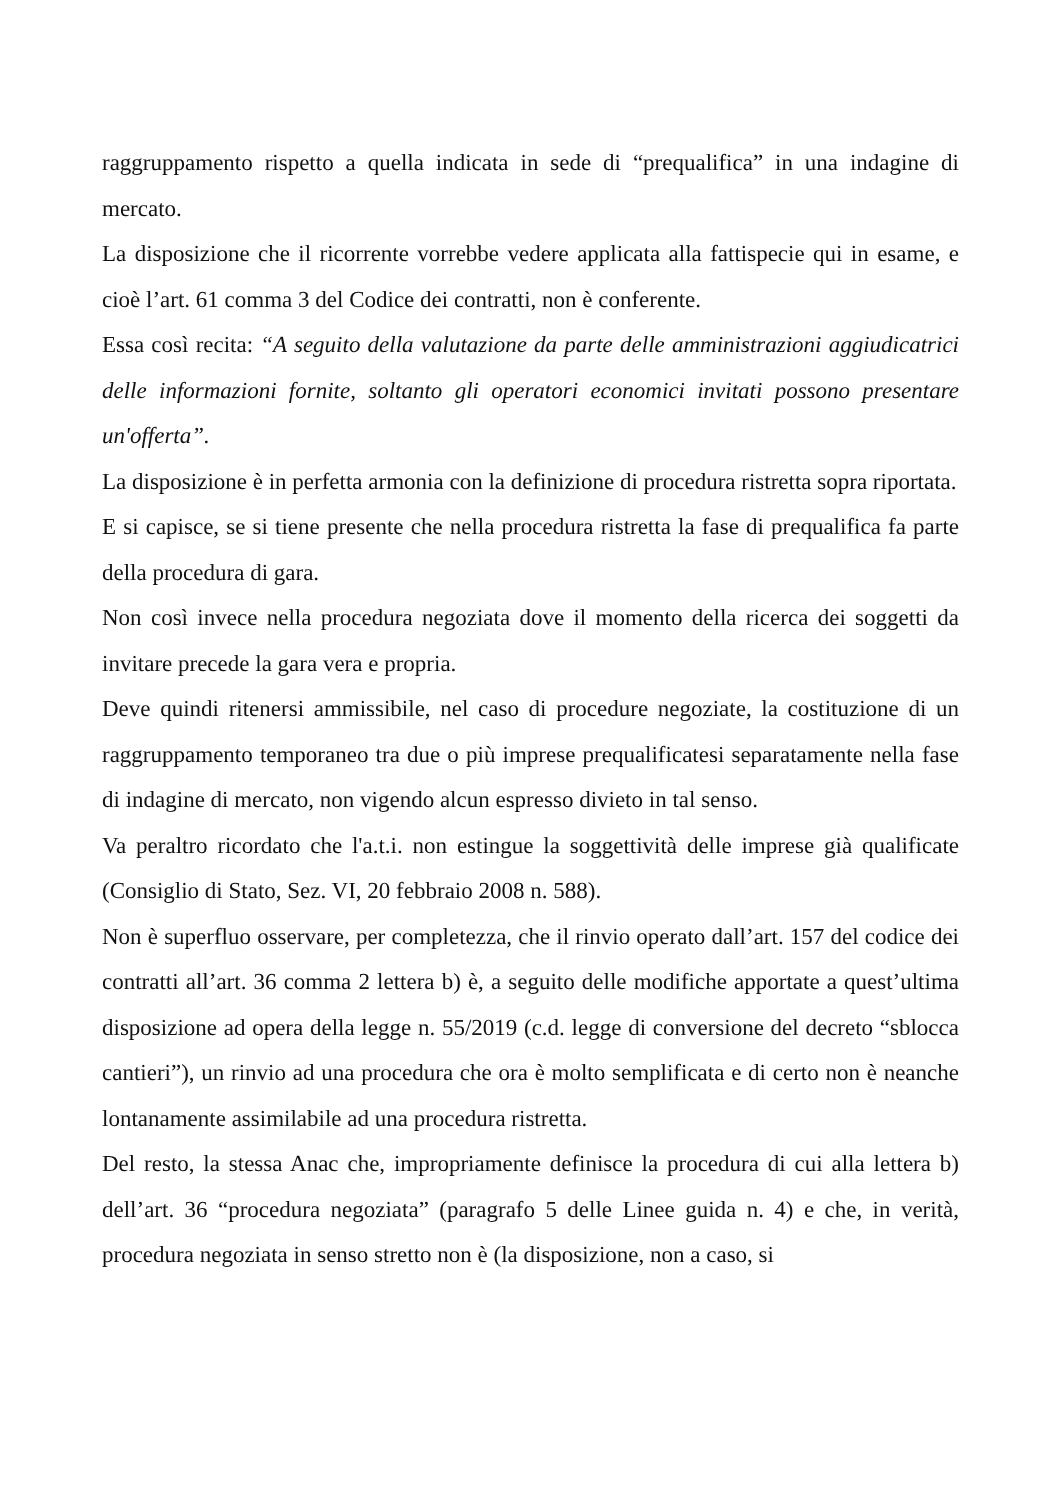raggruppamento rispetto a quella indicata in sede di “prequalifica” in una indagine di mercato.
La disposizione che il ricorrente vorrebbe vedere applicata alla fattispecie qui in esame, e cioè l’art. 61 comma 3 del Codice dei contratti, non è conferente.
Essa così recita: “A seguito della valutazione da parte delle amministrazioni aggiudicatrici delle informazioni fornite, soltanto gli operatori economici invitati possono presentare un'offerta”.
La disposizione è in perfetta armonia con la definizione di procedura ristretta sopra riportata.
E si capisce, se si tiene presente che nella procedura ristretta la fase di prequalifica fa parte della procedura di gara.
Non così invece nella procedura negoziata dove il momento della ricerca dei soggetti da invitare precede la gara vera e propria.
Deve quindi ritenersi ammissibile, nel caso di procedure negoziate, la costituzione di un raggruppamento temporaneo tra due o più imprese prequalificatesi separatamente nella fase di indagine di mercato, non vigendo alcun espresso divieto in tal senso.
Va peraltro ricordato che l'a.t.i. non estingue la soggettività delle imprese già qualificate (Consiglio di Stato, Sez. VI, 20 febbraio 2008 n. 588).
Non è superfluo osservare, per completezza, che il rinvio operato dall’art. 157 del codice dei contratti all’art. 36 comma 2 lettera b) è, a seguito delle modifiche apportate a quest’ultima disposizione ad opera della legge n. 55/2019 (c.d. legge di conversione del decreto “sblocca cantieri”), un rinvio ad una procedura che ora è molto semplificata e di certo non è neanche lontanamente assimilabile ad una procedura ristretta.
Del resto, la stessa Anac che, impropriamente definisce la procedura di cui alla lettera b) dell’art. 36 “procedura negoziata” (paragrafo 5 delle Linee guida n. 4) e che, in verità, procedura negoziata in senso stretto non è (la disposizione, non a caso, si